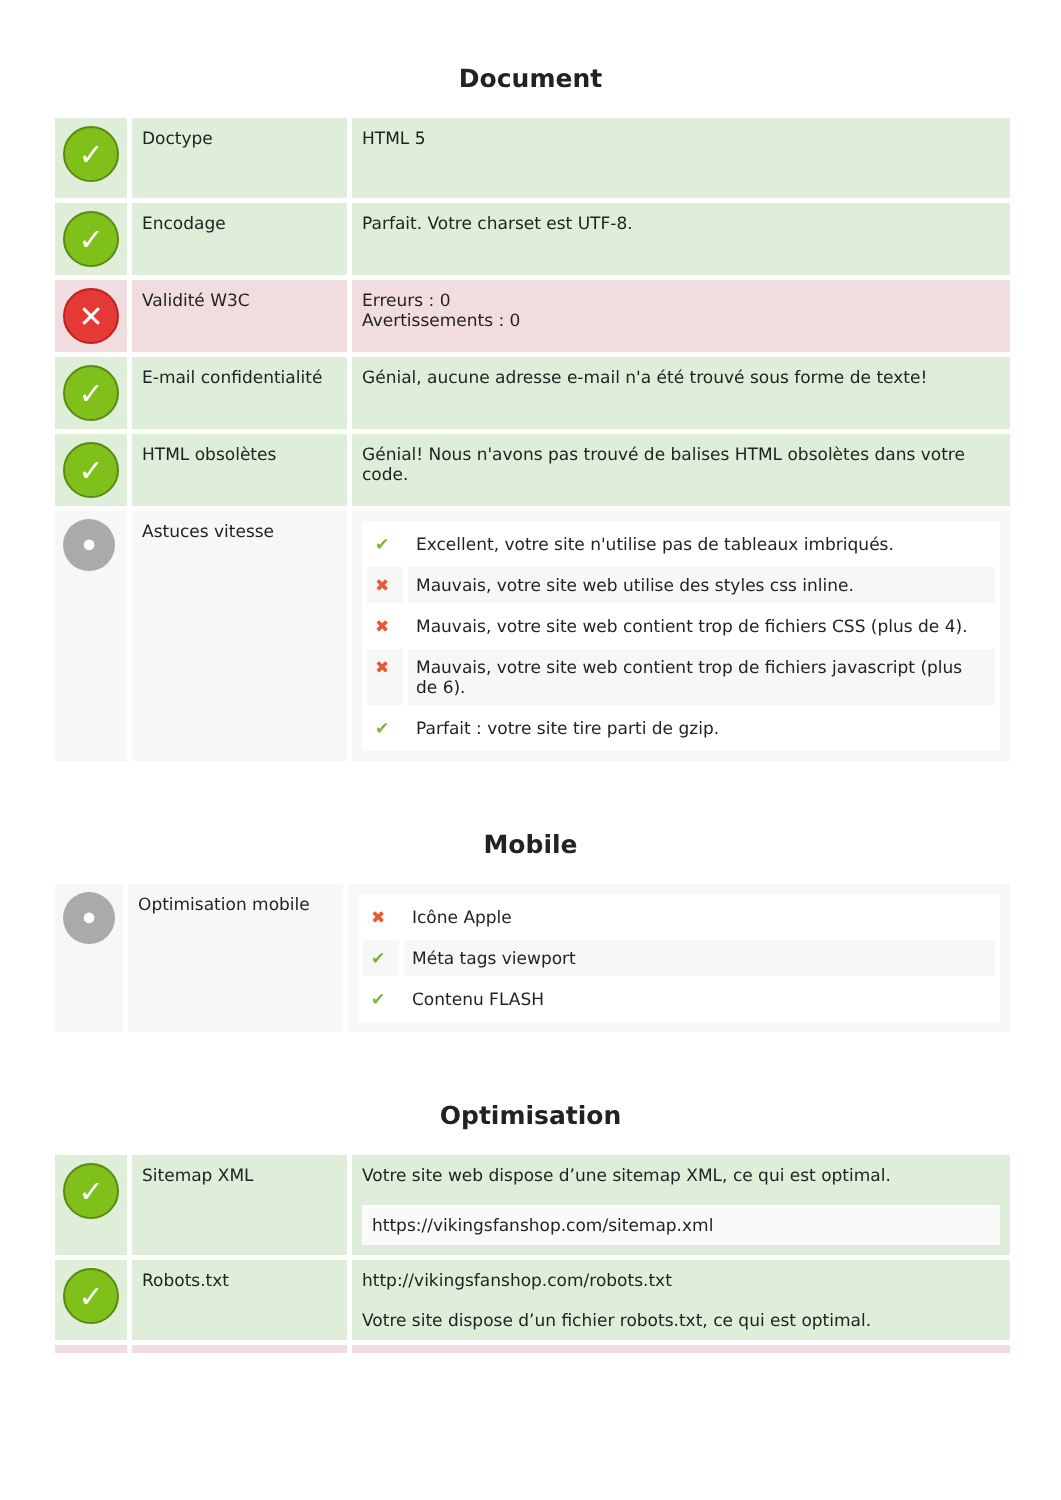Document
| ✓ | Doctype | HTML 5 |
| ✓ | Encodage | Parfait. Votre charset est UTF-8. |
| ✕ | Validité W3C | Erreurs : 0 Avertissements : 0 |
| ✓ | E-mail confidentialité | Génial, aucune adresse e-mail n'a été trouvé sous forme de texte! |
| ✓ | HTML obsolètes | Génial! Nous n'avons pas trouvé de balises HTML obsolètes dans votre code. |
| • | Astuces vitesse | / ✔ / Excellent, votre site n'utilise pas de tableaux imbriqués. / / ✖ / Mauvais, votre site web utilise des styles css inline. / / ✖ / Mauvais, votre site web contient trop de fichiers CSS (plus de 4). / / ✖ / Mauvais, votre site web contient trop de fichiers javascript (plus de 6). / / ✔ / Parfait : votre site tire parti de gzip. / |
Mobile
| • | Optimisation mobile | / ✖ / Icône Apple / / ✔ / Méta tags viewport / / ✔ / Contenu FLASH / |
Optimisation
| ✓ | Sitemap XML | Votre site web dispose d’une sitemap XML, ce qui est optimal. https://vikingsfanshop.com/sitemap.xml |
| ✓ | Robots.txt | http://vikingsfanshop.com/robots.txt Votre site dispose d’un fichier robots.txt, ce qui est optimal. |